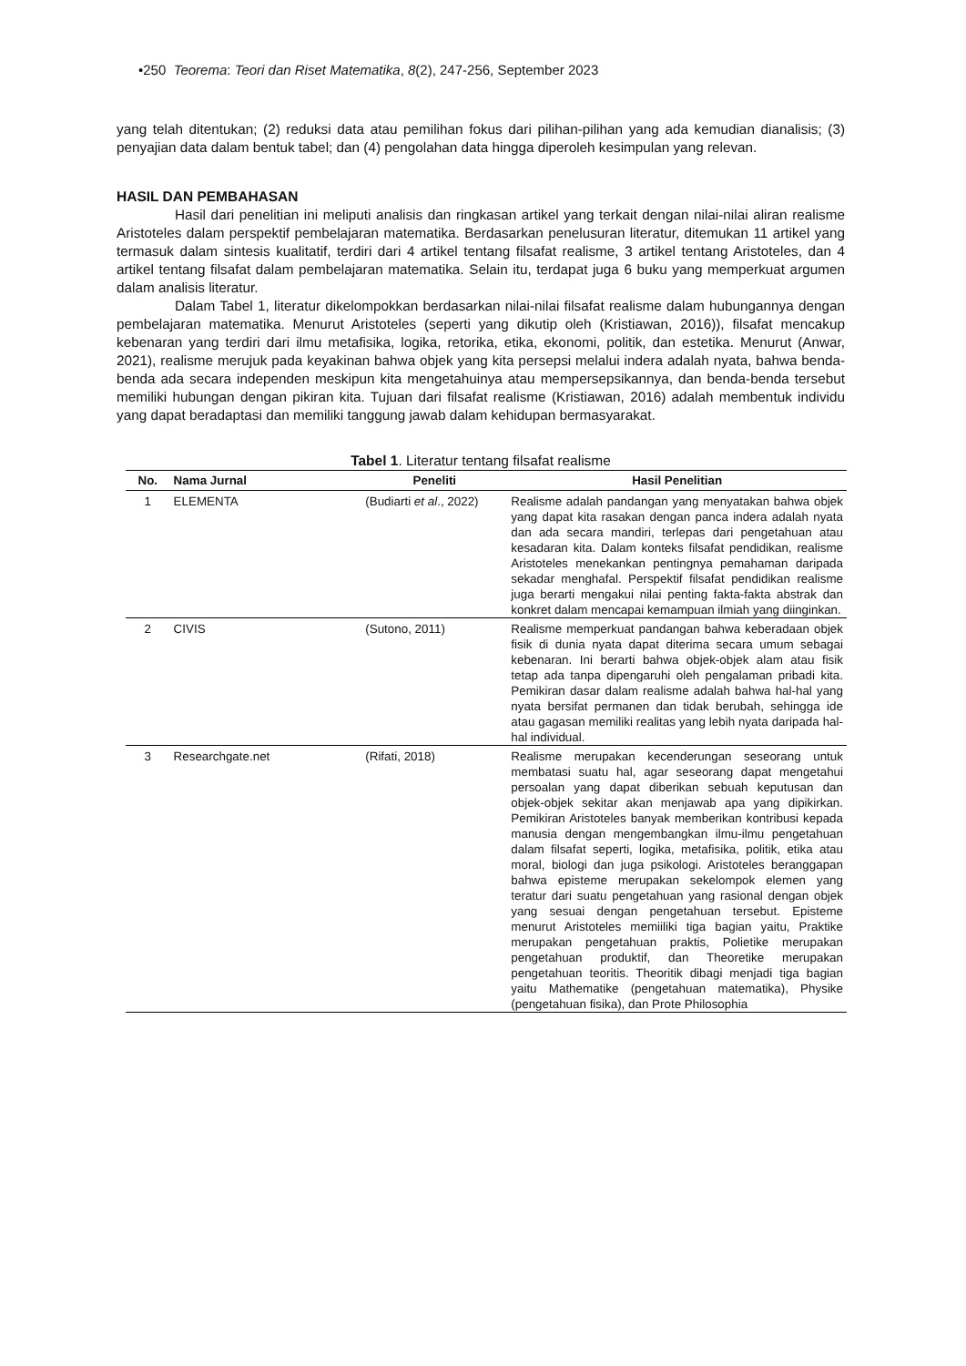•250 Teorema: Teori dan Riset Matematika, 8(2), 247-256, September 2023
yang telah ditentukan; (2) reduksi data atau pemilihan fokus dari pilihan-pilihan yang ada kemudian dianalisis; (3) penyajian data dalam bentuk tabel; dan (4) pengolahan data hingga diperoleh kesimpulan yang relevan.
HASIL DAN PEMBAHASAN
Hasil dari penelitian ini meliputi analisis dan ringkasan artikel yang terkait dengan nilai-nilai aliran realisme Aristoteles dalam perspektif pembelajaran matematika. Berdasarkan penelusuran literatur, ditemukan 11 artikel yang termasuk dalam sintesis kualitatif, terdiri dari 4 artikel tentang filsafat realisme, 3 artikel tentang Aristoteles, dan 4 artikel tentang filsafat dalam pembelajaran matematika. Selain itu, terdapat juga 6 buku yang memperkuat argumen dalam analisis literatur.
Dalam Tabel 1, literatur dikelompokkan berdasarkan nilai-nilai filsafat realisme dalam hubungannya dengan pembelajaran matematika. Menurut Aristoteles (seperti yang dikutip oleh (Kristiawan, 2016)), filsafat mencakup kebenaran yang terdiri dari ilmu metafisika, logika, retorika, etika, ekonomi, politik, dan estetika. Menurut (Anwar, 2021), realisme merujuk pada keyakinan bahwa objek yang kita persepsi melalui indera adalah nyata, bahwa benda-benda ada secara independen meskipun kita mengetahuinya atau mempersepsikannya, dan benda-benda tersebut memiliki hubungan dengan pikiran kita. Tujuan dari filsafat realisme (Kristiawan, 2016) adalah membentuk individu yang dapat beradaptasi dan memiliki tanggung jawab dalam kehidupan bermasyarakat.
Tabel 1. Literatur tentang filsafat realisme
| No. | Nama Jurnal | Peneliti | Hasil Penelitian |
| --- | --- | --- | --- |
| 1 | ELEMENTA | (Budiarti et al ., 2022) | Realisme adalah pandangan yang menyatakan bahwa objek yang dapat kita rasakan dengan panca indera adalah nyata dan ada secara mandiri, terlepas dari pengetahuan atau kesadaran kita. Dalam konteks filsafat pendidikan, realisme Aristoteles menekankan pentingnya pemahaman daripada sekadar menghafal. Perspektif filsafat pendidikan realisme juga berarti mengakui nilai penting fakta-fakta abstrak dan konkret dalam mencapai kemampuan ilmiah yang diinginkan. |
| 2 | CIVIS | (Sutono, 2011) | Realisme memperkuat pandangan bahwa keberadaan objek fisik di dunia nyata dapat diterima secara umum sebagai kebenaran. Ini berarti bahwa objek-objek alam atau fisik tetap ada tanpa dipengaruhi oleh pengalaman pribadi kita. Pemikiran dasar dalam realisme adalah bahwa hal-hal yang nyata bersifat permanen dan tidak berubah, sehingga ide atau gagasan memiliki realitas yang lebih nyata daripada hal-hal individual. |
| 3 | Researchgate.net | (Rifati, 2018) | Realisme merupakan kecenderungan seseorang untuk membatasi suatu hal, agar seseorang dapat mengetahui persoalan yang dapat diberikan sebuah keputusan dan objek-objek sekitar akan menjawab apa yang dipikirkan. Pemikiran Aristoteles banyak memberikan kontribusi kepada manusia dengan mengembangkan ilmu-ilmu pengetahuan dalam filsafat seperti, logika, metafisika, politik, etika atau moral, biologi dan juga psikologi. Aristoteles beranggapan bahwa episteme merupakan sekelompok elemen yang teratur dari suatu pengetahuan yang rasional dengan objek yang sesuai dengan pengetahuan tersebut. Episteme menurut Aristoteles memiiliki tiga bagian yaitu, Praktike merupakan pengetahuan praktis, Polietike merupakan pengetahuan produktif, dan Theoretike merupakan pengetahuan teoritis. Theoritik dibagi menjadi tiga bagian yaitu Mathematike (pengetahuan matematika), Physike (pengetahuan fisika), dan Prote Philosophia |